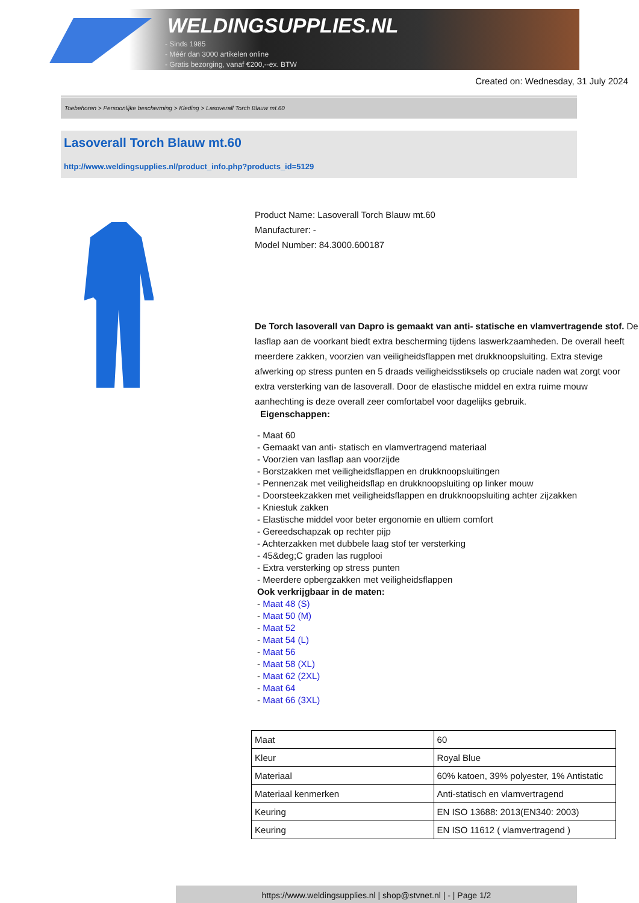WELDINGSUPPLIES.NL
- Sinds 1985
- Méér dan 3000 artikelen online
- Gratis bezorging, vanaf €200,--ex. BTW
Created on: Wednesday, 31 July 2024
Toebehoren > Persoonlijke bescherming > Kleding > Lasoverall Torch Blauw mt.60
Lasoverall Torch Blauw mt.60
http://www.weldingsupplies.nl/product_info.php?products_id=5129
Product Name: Lasoverall Torch Blauw mt.60
Manufacturer: -
Model Number: 84.3000.600187
De Torch lasoverall van Dapro is gemaakt van anti- statische en vlamvertragende stof. De lasflap aan de voorkant biedt extra bescherming tijdens laswerkzaamheden. De overall heeft meerdere zakken, voorzien van veiligheidsflappen met drukknoopsluiting. Extra stevige afwerking op stress punten en 5 draads veiligheidsstiksels op cruciale naden wat zorgt voor extra versterking van de lasoverall. Door de elastische middel en extra ruime mouw aanhechting is deze overall zeer comfortabel voor dagelijks gebruik.
Eigenschappen:
- Maat 60
- Gemaakt van anti- statisch en vlamvertragend materiaal
- Voorzien van lasflap aan voorzijde
- Borstzakken met veiligheidsflappen en drukknoopsluitingen
- Pennenzak met veiligheidsflap en drukknoopsluiting op linker mouw
- Doorsteekzakken met veiligheidsflappen en drukknoopsluiting achter zijzakken
- Kniestuk zakken
- Elastische middel voor beter ergonomie en ultiem comfort
- Gereedschapzak op rechter pijp
- Achterzakken met dubbele laag stof ter versterking
- 45&deg;C graden las rugplooi
- Extra versterking op stress punten
- Meerdere opbergzakken met veiligheidsflappen
Ook verkrijgbaar in de maten:
- Maat 48 (S)
- Maat 50 (M)
- Maat 52
- Maat 54 (L)
- Maat 56
- Maat 58 (XL)
- Maat 62 (2XL)
- Maat 64
- Maat 66 (3XL)
| Maat | 60 |
| Kleur | Royal Blue |
| Materiaal | 60% katoen, 39% polyester, 1% Antistatic |
| Materiaal kenmerken | Anti-statisch en vlamvertragend |
| Keuring | EN ISO 13688: 2013(EN340: 2003) |
| Keuring | EN ISO 11612 ( vlamvertragend ) |
https://www.weldingsupplies.nl | shop@stvnet.nl | - | Page 1/2